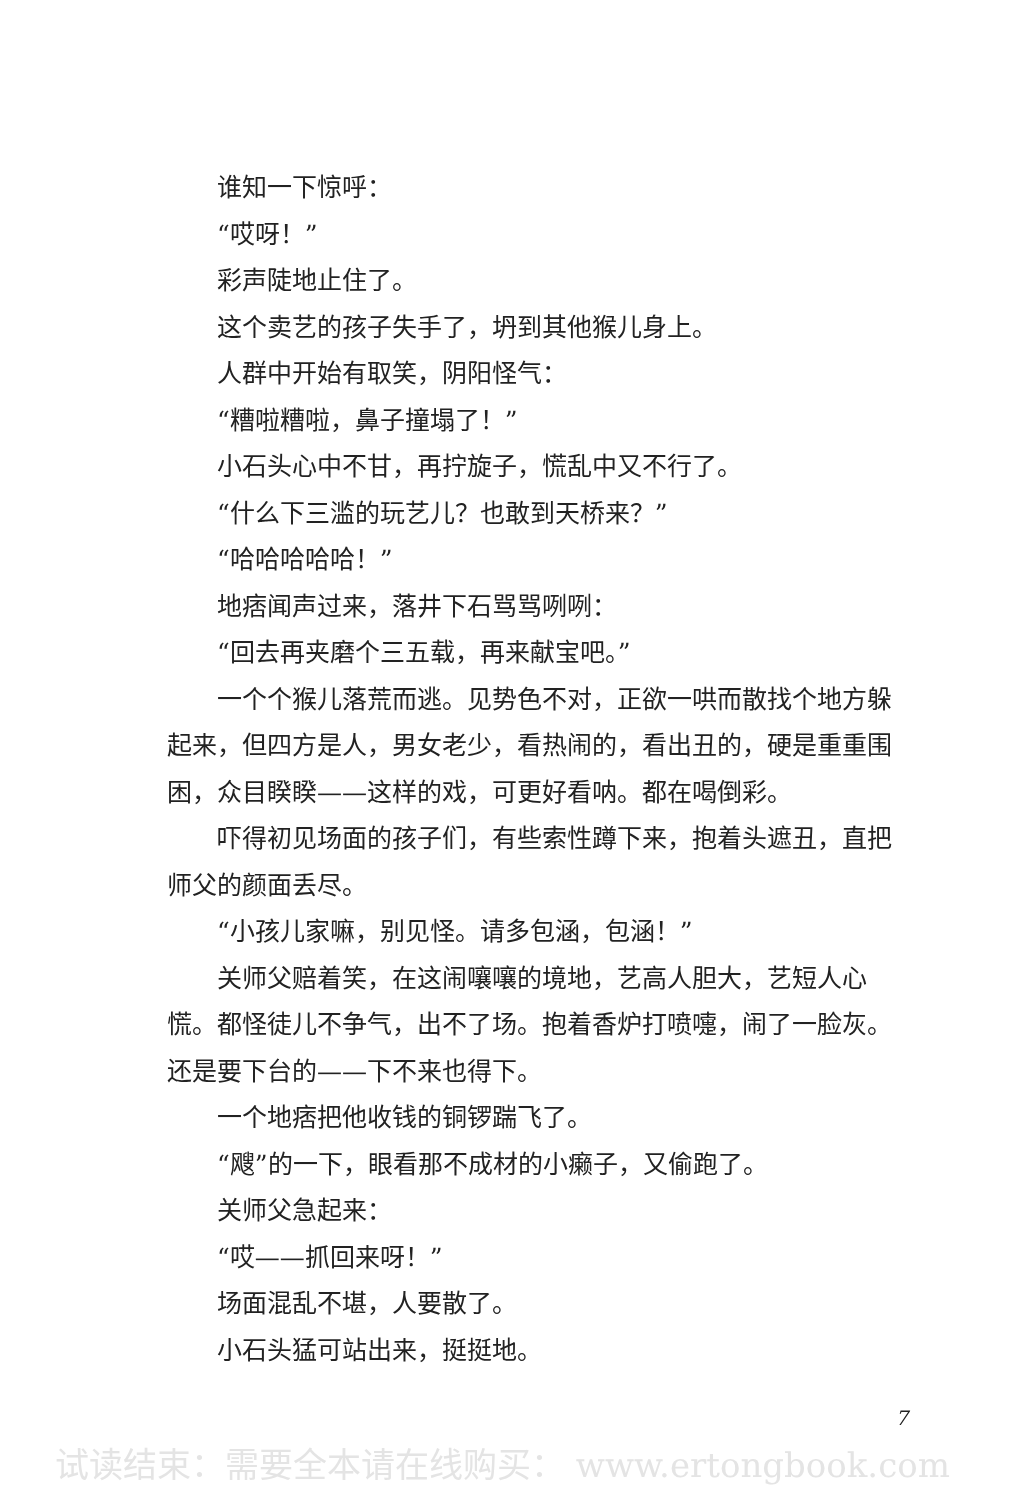谁知一下惊呼：
“哎呀！”
彩声陡地止住了。
这个卖艺的孩子失手了，坍到其他猴儿身上。
人群中开始有取笑，阴阳怪气：
“糟啦糟啦，鼻子撞塌了！”
小石头心中不甘，再拧旋子，慌乱中又不行了。
“什么下三滥的玩艺儿？也敢到天桥来？”
“哈哈哈哈哈！”
地痞闻声过来，落井下石骂骂咧咧：
“回去再夹磨个三五载，再来献宝吧。”
一个个猴儿落荒而逃。见势色不对，正欲一哄而散找个地方躲起来，但四方是人，男女老少，看热闹的，看出丑的，硬是重重围困，众目睽睽——这样的戏，可更好看呐。都在喝倒彩。
吓得初见场面的孩子们，有些索性蹲下来，抱着头遮丑，直把师父的颜面丢尽。
“小孩儿家嘛，别见怪。请多包涵，包涵！”
关师父赔着笑，在这闹嚷嚷的境地，艺高人胆大，艺短人心慌。都怪徒儿不争气，出不了场。抱着香炉打喷嚏，闹了一脸灰。还是要下台的——下不来也得下。
一个地痞把他收钱的铜锣踹飞了。
“飕”的一下，眼看那不成材的小癞子，又偷跑了。
关师父急起来：
“哎——抓回来呀！”
场面混乱不堪，人要散了。
小石头猛可站出来，挺挺地。
7
试读结束：需要全本请在线购买： www.ertongbook.com